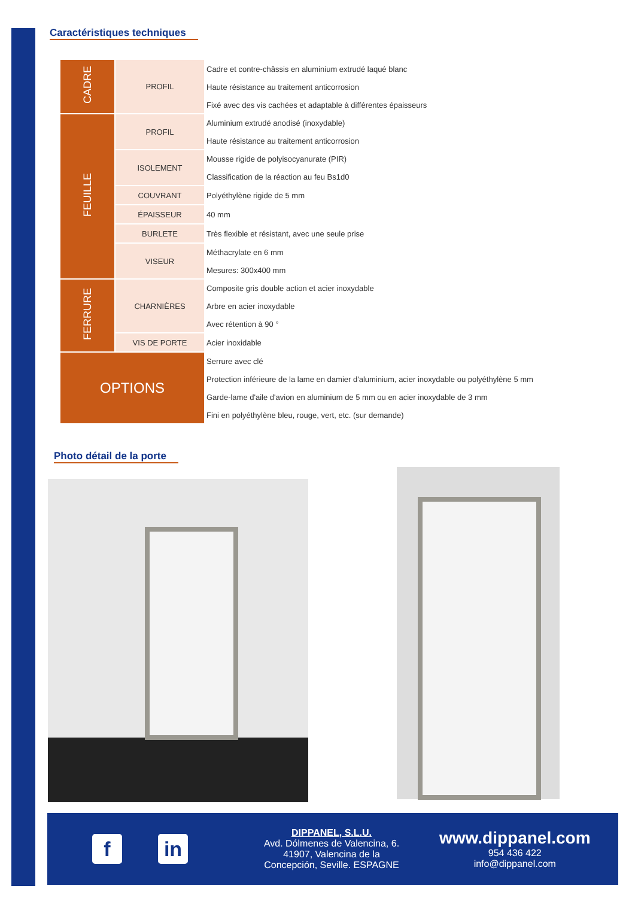Caractéristiques techniques
| CADRE | PROFIL | Cadre et contre-châssis en aluminium extrudé laqué blanc |
| | | Haute résistance au traitement anticorrosion |
| | | Fixé avec des vis cachées et adaptable à différentes épaisseurs |
| FEUILLE | PROFIL | Aluminium extrudé anodisé (inoxydable) |
| | | Haute résistance au traitement anticorrosion |
| | ISOLEMENT | Mousse rigide de polyisocyanurate (PIR) |
| | | Classification de la réaction au feu Bs1d0 |
| | COUVRANT | Polyéthylène rigide de 5 mm |
| | ÉPAISSEUR | 40 mm |
| | BURLETE | Très flexible et résistant, avec une seule prise |
| | VISEUR | Méthacrylate en 6 mm |
| | | Mesures: 300x400 mm |
| FERRURE | CHARNIÈRES | Composite gris double action et acier inoxydable |
| | | Arbre en acier inoxydable |
| | | Avec rétention à 90 ° |
| | VIS DE PORTE | Acier inoxidable |
| OPTIONS | | Serrure avec clé |
| | | Protection inférieure de la lame en damier d'aluminium, acier inoxydable ou polyéthylène 5 mm |
| | | Garde-lame d'aile d'avion en aluminium de 5 mm ou en acier inoxydable de 3 mm |
| | | Fini en polyéthylène bleu, rouge, vert, etc. (sur demande) |
Photo détail de la porte
f in
DIPPANEL, S.L.U.
Avd. Dólmenes de Valencina, 6. 41907, Valencina de la Concepción, Seville. ESPAGNE
www.dippanel.com
954 436 422
info@dippanel.com